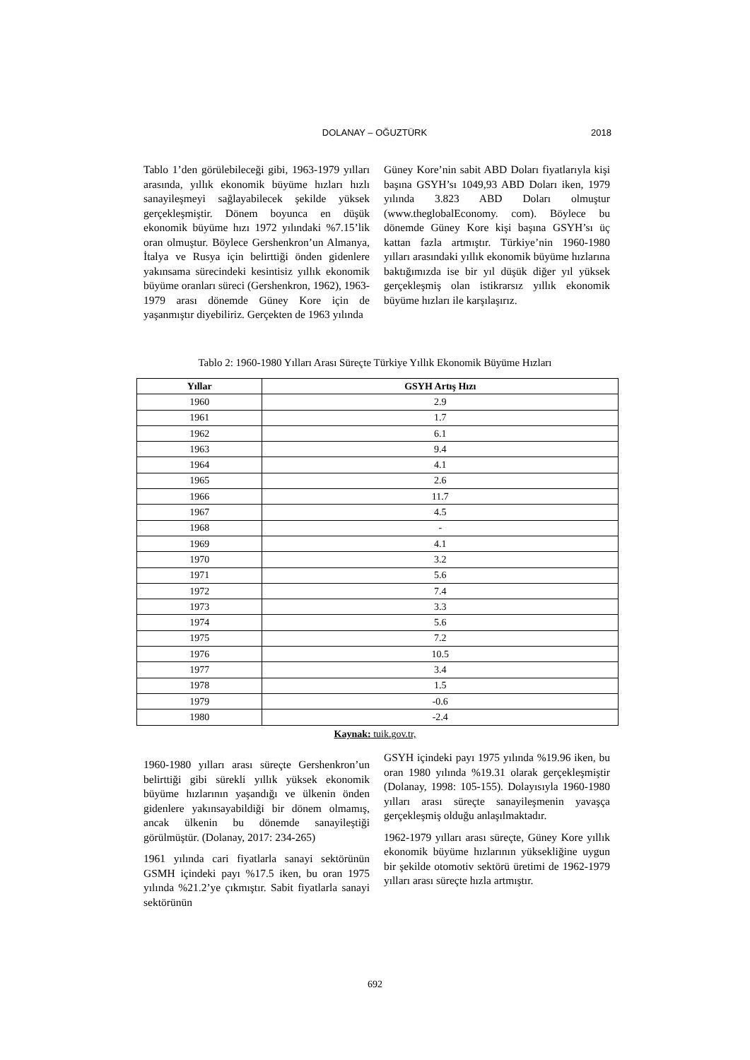DOLANAY – OĞUZTÜRK
2018
Tablo 1’den görülebileceği gibi, 1963-1979 yılları arasında, yıllık ekonomik büyüme hızları hızlı sanayileşmeyi sağlayabilecek şekilde yüksek gerçekleşmiştir. Dönem boyunca en düşük ekonomik büyüme hızı 1972 yılındaki %7.15’lik oran olmuştur. Böylece Gershenkron’un Almanya, İtalya ve Rusya için belirttiği önden gidenlere yakınsama sürecindeki kesintisiz yıllık ekonomik büyüme oranları süreci (Gershenkron, 1962), 1963-1979 arası dönemde Güney Kore için de yaşanmıştır diyebiliriz. Gerçekten de 1963 yılında
Güney Kore’nin sabit ABD Doları fiyatlarıyla kişi başına GSYH’sı 1049,93 ABD Doları iken, 1979 yılında 3.823 ABD Doları olmuştur (www.theglobalEconomy. com). Böylece bu dönemde Güney Kore kişi başına GSYH’sı üç kattan fazla artmıştır. Türkiye’nin 1960-1980 yılları arasındaki yıllık ekonomik büyüme hızlarına baktığımızda ise bir yıl düşük diğer yıl yüksek gerçekleşmiş olan istikrarsız yıllık ekonomik büyüme hızları ile karşılaşırız.
Tablo 2: 1960-1980 Yılları Arası Süreçte Türkiye Yıllık Ekonomik Büyüme Hızları
| Yıllar | GSYH Artış Hızı |
| --- | --- |
| 1960 | 2.9 |
| 1961 | 1.7 |
| 1962 | 6.1 |
| 1963 | 9.4 |
| 1964 | 4.1 |
| 1965 | 2.6 |
| 1966 | 11.7 |
| 1967 | 4.5 |
| 1968 | - |
| 1969 | 4.1 |
| 1970 | 3.2 |
| 1971 | 5.6 |
| 1972 | 7.4 |
| 1973 | 3.3 |
| 1974 | 5.6 |
| 1975 | 7.2 |
| 1976 | 10.5 |
| 1977 | 3.4 |
| 1978 | 1.5 |
| 1979 | -0.6 |
| 1980 | -2.4 |
Kaynak: tuik.gov.tr,
1960-1980 yılları arası süreçte Gershenkron’un belirttiği gibi sürekli yıllık yüksek ekonomik büyüme hızlarının yaşandığı ve ülkenin önden gidenlere yakınsayabildiği bir dönem olmamış, ancak ülkenin bu dönemde sanayileştiği görülmüştür. (Dolanay, 2017: 234-265)
1961 yılında cari fiyatlarla sanayi sektörünün GSMH içindeki payı %17.5 iken, bu oran 1975 yılında %21.2’ye çıkmıştır. Sabit fiyatlarla sanayi sektörünün
GSYH içindeki payı 1975 yılında %19.96 iken, bu oran 1980 yılında %19.31 olarak gerçekleşmiştir (Dolanay, 1998: 105-155). Dolayısıyla 1960-1980 yılları arası süreçte sanayileşmenin yavaşça gerçekleşmiş olduğu anlaşılmaktadır.
1962-1979 yılları arası süreçte, Güney Kore yıllık ekonomik büyüme hızlarının yüksekliğine uygun bir şekilde otomotiv sektörü üretimi de 1962-1979 yılları arası süreçte hızla artmıştır.
692